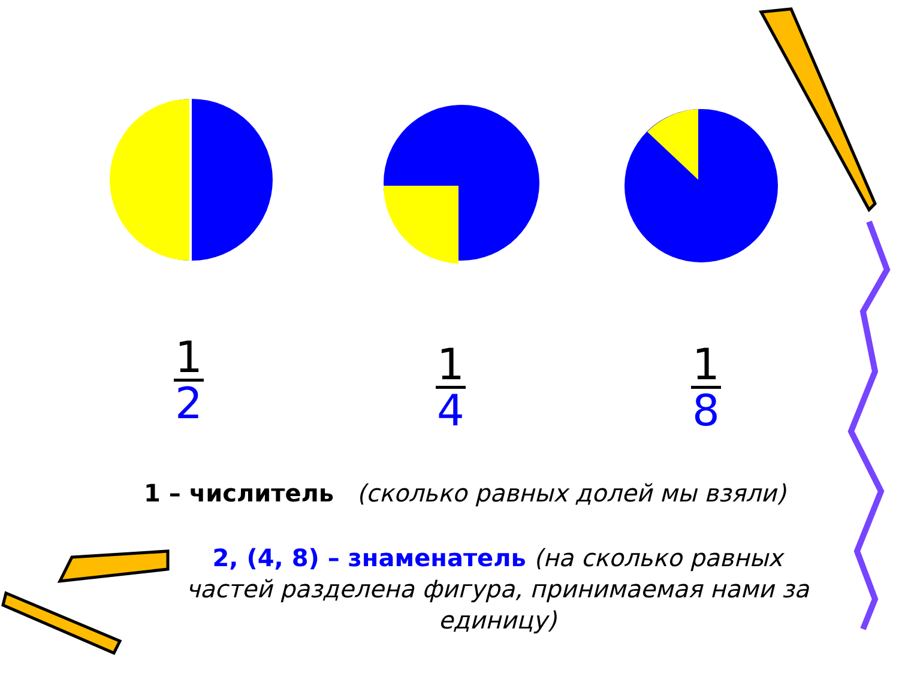1
2
1
4
1
8
1 – числитель (сколько равных долей мы взяли)
2, (4, 8) – знаменатель (на сколько равных частей разделена фигура, принимаемая нами за единицу)